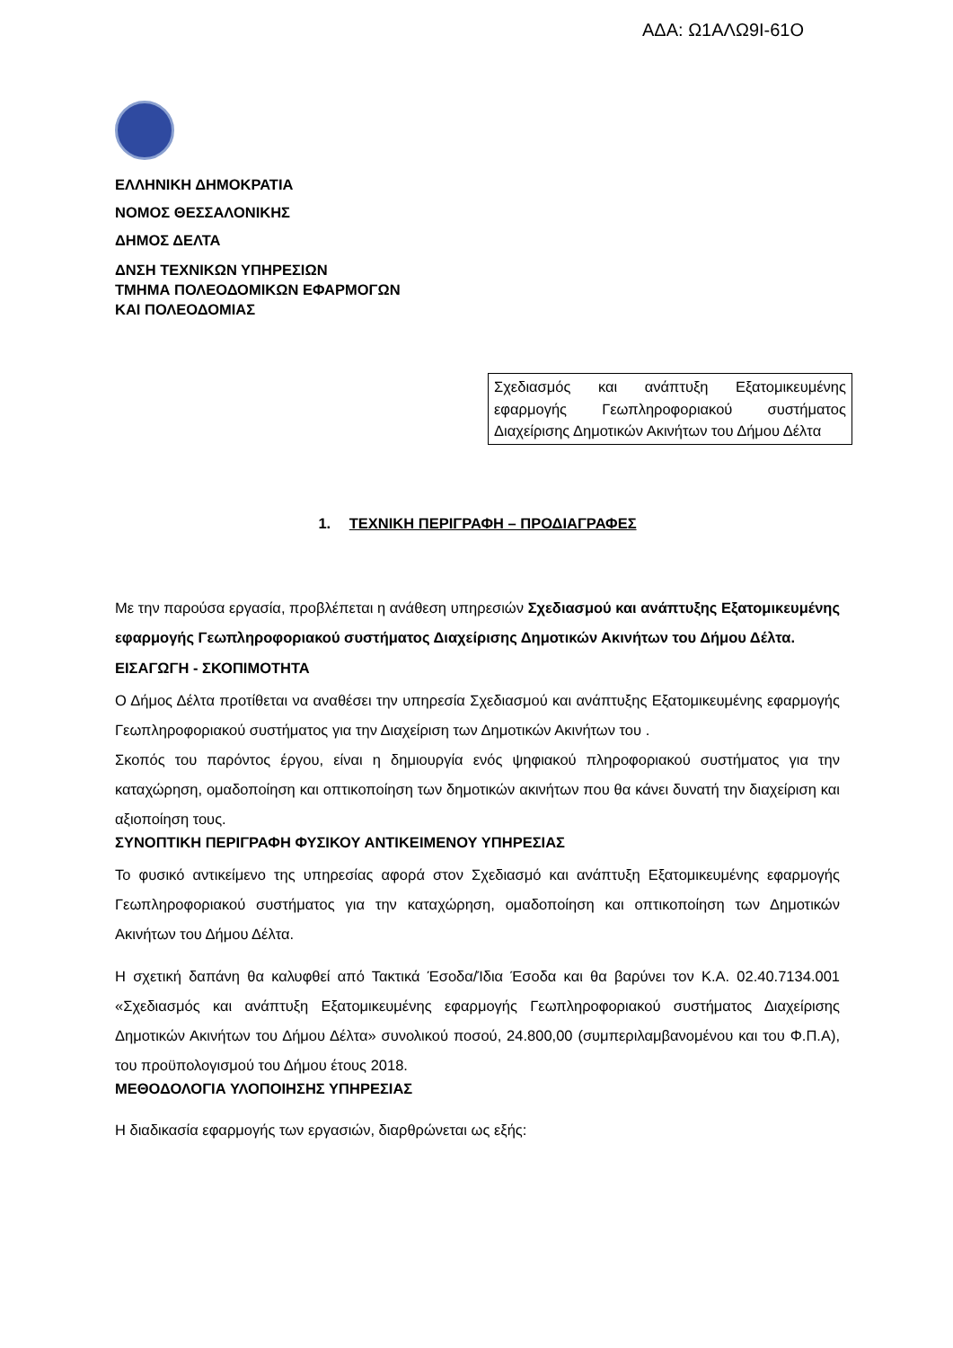ΑΔΑ: Ω1ΑΛΩ9Ι-61Ο
ΕΛΛΗΝΙΚΗ ΔΗΜΟΚΡΑΤΙΑ
ΝΟΜΟΣ ΘΕΣΣΑΛΟΝΙΚΗΣ
ΔΗΜΟΣ ΔΕΛΤΑ
ΔΝΣΗ ΤΕΧΝΙΚΩΝ ΥΠΗΡΕΣΙΩΝ
ΤΜΗΜΑ ΠΟΛΕΟΔΟΜΙΚΩΝ ΕΦΑΡΜΟΓΩΝ
ΚΑΙ ΠΟΛΕΟΔΟΜΙΑΣ
Σχεδιασμός και ανάπτυξη Εξατομικευμένης εφαρμογής Γεωπληροφοριακού συστήματος Διαχείρισης Δημοτικών Ακινήτων του Δήμου Δέλτα
1. ΤΕΧΝΙΚΗ ΠΕΡΙΓΡΑΦΗ – ΠΡΟΔΙΑΓΡΑΦΕΣ
Με την παρούσα εργασία, προβλέπεται η ανάθεση υπηρεσιών Σχεδιασμού και ανάπτυξης Εξατομικευμένης εφαρμογής Γεωπληροφοριακού συστήματος Διαχείρισης Δημοτικών Ακινήτων του Δήμου Δέλτα.
ΕΙΣΑΓΩΓΗ - ΣΚΟΠΙΜΟΤΗΤΑ
Ο Δήμος Δέλτα προτίθεται να αναθέσει την υπηρεσία Σχεδιασμού και ανάπτυξης Εξατομικευμένης εφαρμογής Γεωπληροφοριακού συστήματος για την Διαχείριση των Δημοτικών Ακινήτων του .
Σκοπός του παρόντος έργου, είναι η δημιουργία ενός ψηφιακού πληροφοριακού συστήματος για την καταχώρηση, ομαδοποίηση και οπτικοποίηση των δημοτικών ακινήτων που θα κάνει δυνατή την διαχείριση και αξιοποίηση τους.
ΣΥΝΟΠΤΙΚΗ ΠΕΡΙΓΡΑΦΗ ΦΥΣΙΚΟΥ ΑΝΤΙΚΕΙΜΕΝΟΥ ΥΠΗΡΕΣΙΑΣ
Το φυσικό αντικείμενο της υπηρεσίας αφορά στον Σχεδιασμό και ανάπτυξη Εξατομικευμένης εφαρμογής Γεωπληροφοριακού συστήματος για την καταχώρηση, ομαδοποίηση και οπτικοποίηση των Δημοτικών Ακινήτων του Δήμου Δέλτα.
Η σχετική δαπάνη θα καλυφθεί από Τακτικά Έσοδα/Ίδια Έσοδα και θα βαρύνει τον Κ.Α. 02.40.7134.001 «Σχεδιασμός και ανάπτυξη Εξατομικευμένης εφαρμογής Γεωπληροφοριακού συστήματος Διαχείρισης Δημοτικών Ακινήτων του Δήμου Δέλτα» συνολικού ποσού, 24.800,00 (συμπεριλαμβανομένου και του Φ.Π.Α), του προϋπολογισμού του Δήμου έτους 2018.
ΜΕΘΟΔΟΛΟΓΙΑ ΥΛΟΠΟΙΗΣΗΣ ΥΠΗΡΕΣΙΑΣ
Η διαδικασία εφαρμογής των εργασιών, διαρθρώνεται ως εξής: